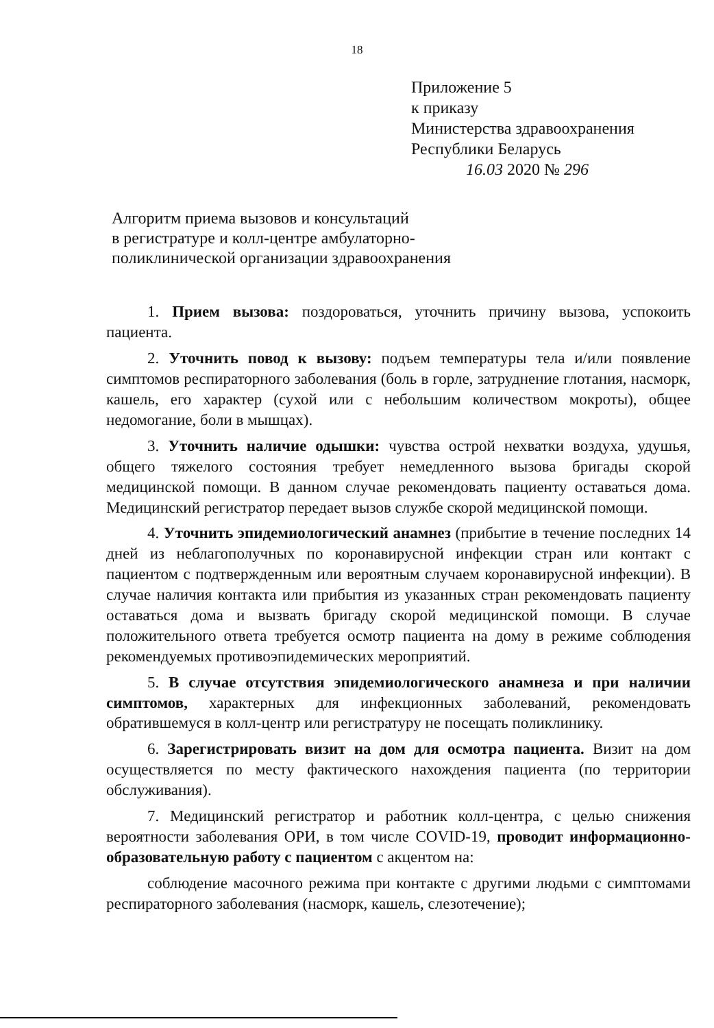18
Приложение 5
к приказу
Министерства здравоохранения
Республики Беларусь
16.03 2020 № 296
Алгоритм приема вызовов и консультаций
в регистратуре и колл-центре амбулаторно-
поликлинической организации здравоохранения
1. Прием вызова: поздороваться, уточнить причину вызова, успокоить пациента.
2. Уточнить повод к вызову: подъем температуры тела и/или появление симптомов респираторного заболевания (боль в горле, затруднение глотания, насморк, кашель, его характер (сухой или с небольшим количеством мокроты), общее недомогание, боли в мышцах).
3. Уточнить наличие одышки: чувства острой нехватки воздуха, удушья, общего тяжелого состояния требует немедленного вызова бригады скорой медицинской помощи. В данном случае рекомендовать пациенту оставаться дома. Медицинский регистратор передает вызов службе скорой медицинской помощи.
4. Уточнить эпидемиологический анамнез (прибытие в течение последних 14 дней из неблагополучных по коронавирусной инфекции стран или контакт с пациентом с подтвержденным или вероятным случаем коронавирусной инфекции). В случае наличия контакта или прибытия из указанных стран рекомендовать пациенту оставаться дома и вызвать бригаду скорой медицинской помощи. В случае положительного ответа требуется осмотр пациента на дому в режиме соблюдения рекомендуемых противоэпидемических мероприятий.
5. В случае отсутствия эпидемиологического анамнеза и при наличии симптомов, характерных для инфекционных заболеваний, рекомендовать обратившемуся в колл-центр или регистратуру не посещать поликлинику.
6. Зарегистрировать визит на дом для осмотра пациента. Визит на дом осуществляется по месту фактического нахождения пациента (по территории обслуживания).
7. Медицинский регистратор и работник колл-центра, с целью снижения вероятности заболевания ОРИ, в том числе COVID-19, проводит информационно-образовательную работу с пациентом с акцентом на:
соблюдение масочного режима при контакте с другими людьми с симптомами респираторного заболевания (насморк, кашель, слезотечение);